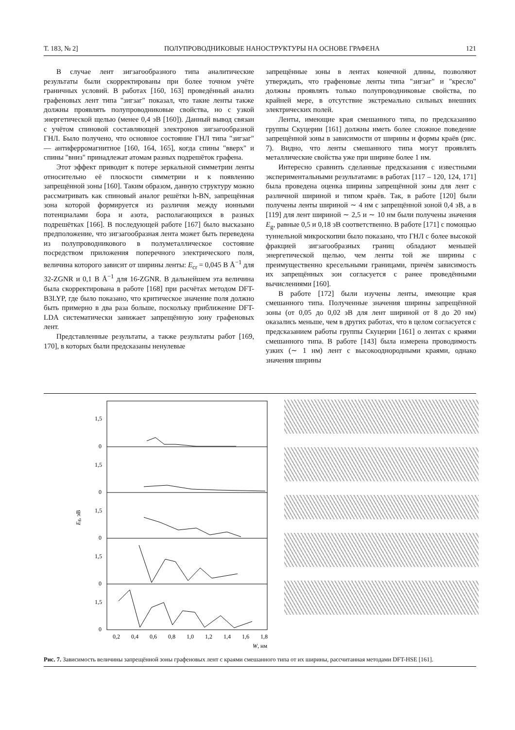Т. 183, № 2] ПОЛУПРОВОДНИКОВЫЕ НАНОСТРУКТУРЫ НА ОСНОВЕ ГРАФЕНА 121
В случае лент зигзагообразного типа аналитические результаты были скорректированы при более точном учёте граничных условий. В работах [160, 163] проведённый анализ графеновых лент типа "зигзаг" показал, что такие ленты также должны проявлять полупроводниковые свойства, но с узкой энергетической щелью (менее 0,4 эВ [160]). Данный вывод связан с учётом спиновой составляющей электронов зигзагообразной ГНЛ. Было получено, что основное состояние ГНЛ типа "зигзаг" — антиферромагнитное [160, 164, 165], когда спины "вверх" и спины "вниз" принадлежат атомам разных подрешёток графена.
Этот эффект приводит к потере зеркальной симметрии ленты относительно её плоскости симметрии и к появлению запрещённой зоны [160]. Таким образом, данную структуру можно рассматривать как спиновый аналог решётки h-BN, запрещённая зона которой формируется из различия между ионными потенциалами бора и азота, располагающихся в разных подрешётках [166]. В последующей работе [167] было высказано предположение, что зигзагообразная лента может быть переведена из полупроводникового в полуметаллическое состояние посредством приложения поперечного электрического поля, величина которого зависит от ширины ленты: E<sub>cr</sub> = 0,045 В Å<sup>−1</sup> для 32-ZGNR и 0,1 В Å<sup>−1</sup> для 16-ZGNR. В дальнейшем эта величина была скорректирована в работе [168] при расчётах методом DFT-B3LYP, где было показано, что критическое значение поля должно быть примерно в два раза больше, поскольку приближение DFT-LDA систематически занижает запрещённую зону графеновых лент.
Представленные результаты, а также результаты работ [169, 170], в которых были предсказаны ненулевые
запрещённые зоны в лентах конечной длины, позволяют утверждать, что графеновые ленты типа "зигзаг" и "кресло" должны проявлять только полупроводниковые свойства, по крайней мере, в отсутствие экстремально сильных внешних электрических полей.
Ленты, имеющие края смешанного типа, по предсказанию группы Скуцерии [161] должны иметь более сложное поведение запрещённой зоны в зависимости от ширины и формы краёв (рис. 7). Видно, что ленты смешанного типа могут проявлять металлические свойства уже при ширине более 1 нм.
Интересно сравнить сделанные предсказания с известными экспериментальными результатами: в работах [117 – 120, 124, 171] была проведена оценка ширины запрещённой зоны для лент с различной шириной и типом краёв. Так, в работе [120] были получены ленты шириной ∼ 4 нм с запрещённой зоной 0,4 эВ, а в [119] для лент шириной ∼ 2,5 и ∼ 10 нм были получены значения E<sub>g</sub>, равные 0,5 и 0,18 эВ соответственно. В работе [171] с помощью туннельной микроскопии было показано, что ГНЛ с более высокой фракцией зигзагообразных границ обладают меньшей энергетической щелью, чем ленты той же ширины с преимущественно кресельными границами, причём зависимость их запрещённых зон согласуется с ранее проведёнными вычислениями [160].
В работе [172] были изучены ленты, имеющие края смешанного типа. Полученные значения ширины запрещённой зоны (от 0,05 до 0,02 эВ для лент шириной от 8 до 20 нм) оказались меньше, чем в других работах, что в целом согласуется с предсказанием работы группы Скуцерии [161] о лентах с краями смешанного типа. В работе [143] была измерена проводимость узких (∼ 1 нм) лент с высокооднородными краями, однако значения ширины
1,5
0
1,5
0
1,5
0
1,5
0
1,5
0
Eg, эВ
0,2
0,4
0,6
0,8
1,0
1,2
1,4
1,6
1,8
W, нм
Рис. 7. Зависимость величины запрещённой зоны графеновых лент с краями смешанного типа от их ширины, рассчитанная методами DFT-HSE [161].